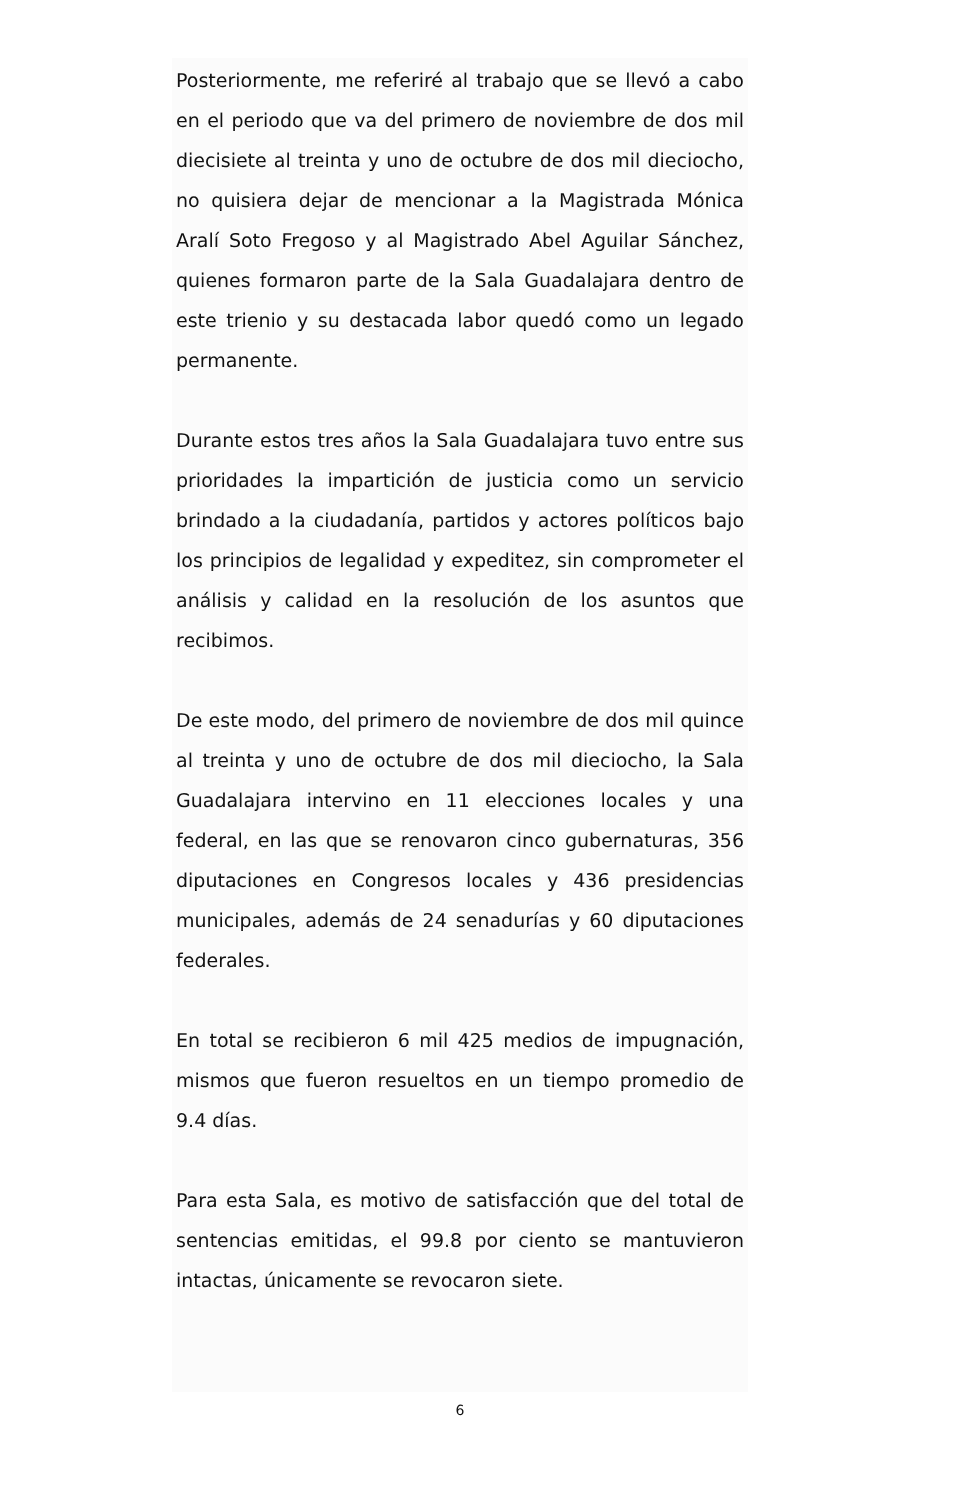Posteriormente, me referiré al trabajo que se llevó a cabo en el periodo que va del primero de noviembre de dos mil diecisiete al treinta y uno de octubre de dos mil dieciocho, no quisiera dejar de mencionar a la Magistrada Mónica Aralí Soto Fregoso y al Magistrado Abel Aguilar Sánchez, quienes formaron parte de la Sala Guadalajara dentro de este trienio y su destacada labor quedó como un legado permanente.
Durante estos tres años la Sala Guadalajara tuvo entre sus prioridades la impartición de justicia como un servicio brindado a la ciudadanía, partidos y actores políticos bajo los principios de legalidad y expeditez, sin comprometer el análisis y calidad en la resolución de los asuntos que recibimos.
De este modo, del primero de noviembre de dos mil quince al treinta y uno de octubre de dos mil dieciocho, la Sala Guadalajara intervino en 11 elecciones locales y una federal, en las que se renovaron cinco gubernaturas, 356 diputaciones en Congresos locales y 436 presidencias municipales, además de 24 senadurías y 60 diputaciones federales.
En total se recibieron 6 mil 425 medios de impugnación, mismos que fueron resueltos en un tiempo promedio de 9.4 días.
Para esta Sala, es motivo de satisfacción que del total de sentencias emitidas, el 99.8 por ciento se mantuvieron intactas, únicamente se revocaron siete.
6